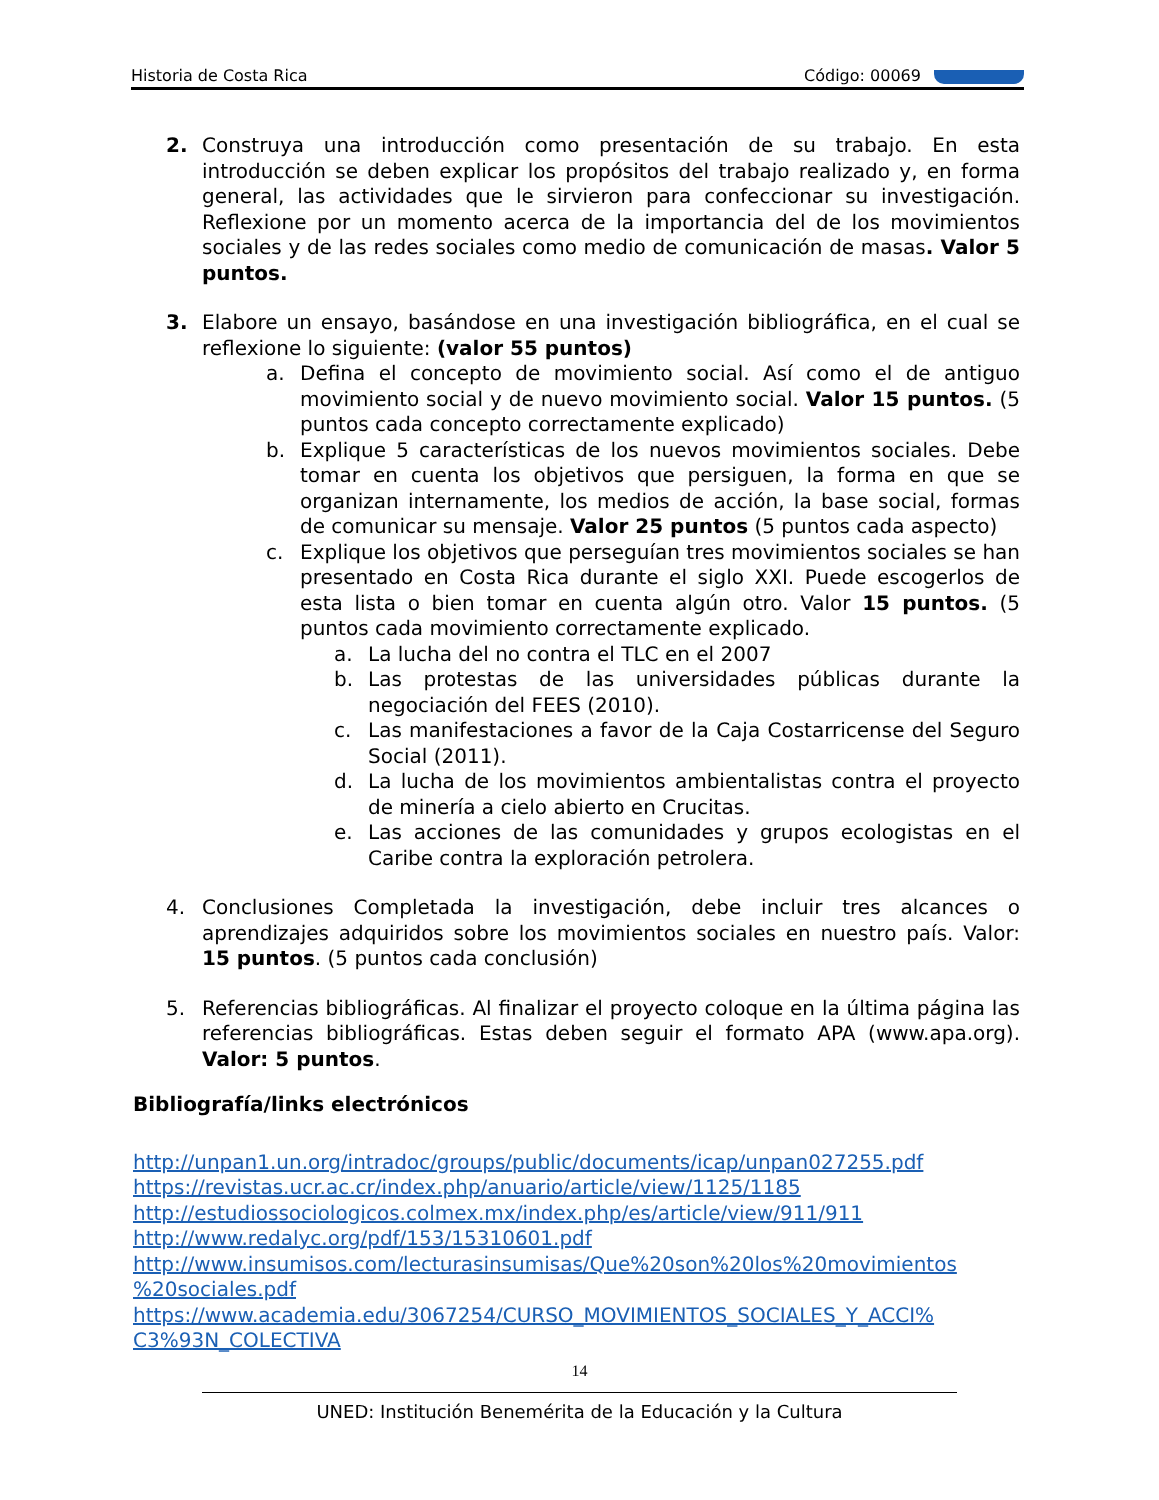Historia de Costa Rica Código: 00069
2. Construya una introducción como presentación de su trabajo. En esta introducción se deben explicar los propósitos del trabajo realizado y, en forma general, las actividades que le sirvieron para confeccionar su investigación. Reflexione por un momento acerca de la importancia del de los movimientos sociales y de las redes sociales como medio de comunicación de masas. Valor 5 puntos.
3. Elabore un ensayo, basándose en una investigación bibliográfica, en el cual se reflexione lo siguiente: (valor 55 puntos)
a. Defina el concepto de movimiento social. Así como el de antiguo movimiento social y de nuevo movimiento social. Valor 15 puntos. (5 puntos cada concepto correctamente explicado)
b. Explique 5 características de los nuevos movimientos sociales. Debe tomar en cuenta los objetivos que persiguen, la forma en que se organizan internamente, los medios de acción, la base social, formas de comunicar su mensaje. Valor 25 puntos (5 puntos cada aspecto)
c. Explique los objetivos que perseguían tres movimientos sociales se han presentado en Costa Rica durante el siglo XXI. Puede escogerlos de esta lista o bien tomar en cuenta algún otro. Valor 15 puntos. (5 puntos cada movimiento correctamente explicado.
a. La lucha del no contra el TLC en el 2007
b. Las protestas de las universidades públicas durante la negociación del FEES (2010).
c. Las manifestaciones a favor de la Caja Costarricense del Seguro Social (2011).
d. La lucha de los movimientos ambientalistas contra el proyecto de minería a cielo abierto en Crucitas.
e. Las acciones de las comunidades y grupos ecologistas en el Caribe contra la exploración petrolera.
4. Conclusiones Completada la investigación, debe incluir tres alcances o aprendizajes adquiridos sobre los movimientos sociales en nuestro país. Valor: 15 puntos. (5 puntos cada conclusión)
5. Referencias bibliográficas. Al finalizar el proyecto coloque en la última página las referencias bibliográficas. Estas deben seguir el formato APA (www.apa.org). Valor: 5 puntos.
Bibliografía/links electrónicos
http://unpan1.un.org/intradoc/groups/public/documents/icap/unpan027255.pdf
https://revistas.ucr.ac.cr/index.php/anuario/article/view/1125/1185
http://estudiossociologicos.colmex.mx/index.php/es/article/view/911/911
http://www.redalyc.org/pdf/153/15310601.pdf
http://www.insumisos.com/lecturasinsumisas/Que%20son%20los%20movimientos %20sociales.pdf
https://www.academia.edu/3067254/CURSO_MOVIMIENTOS_SOCIALES_Y_ACCI% C3%93N_COLECTIVA
14
UNED: Institución Benemérita de la Educación y la Cultura